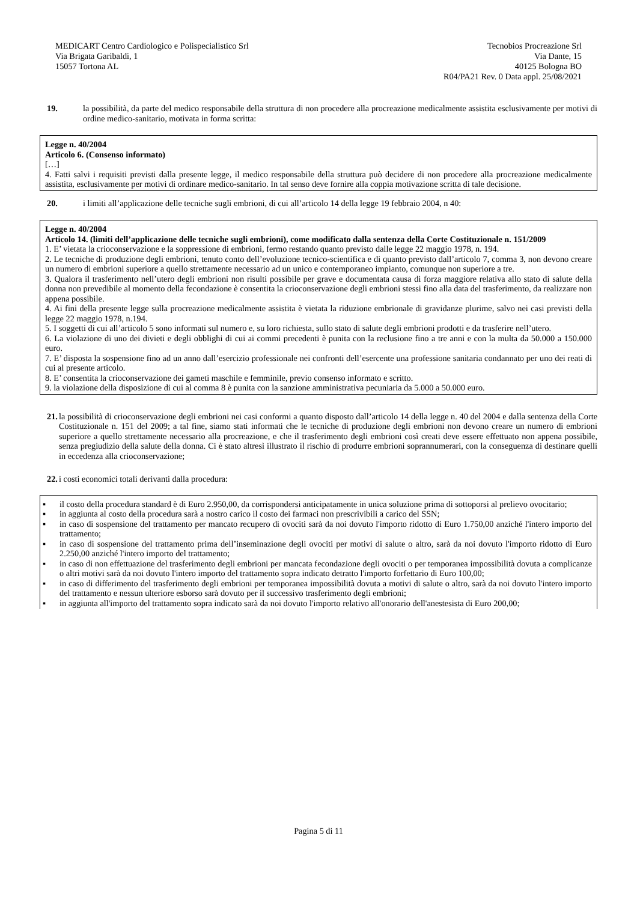MEDICART Centro Cardiologico e Polispecialistico Srl
Via Brigata Garibaldi, 1
15057 Tortona AL
Tecnobios Procreazione Srl
Via Dante, 15
40125 Bologna BO
R04/PA21 Rev. 0 Data appl. 25/08/2021
19. la possibilità, da parte del medico responsabile della struttura di non procedere alla procreazione medicalmente assistita esclusivamente per motivi di ordine medico-sanitario, motivata in forma scritta:
Legge n. 40/2004
Articolo 6. (Consenso informato)
[…]
4. Fatti salvi i requisiti previsti dalla presente legge, il medico responsabile della struttura può decidere di non procedere alla procreazione medicalmente assistita, esclusivamente per motivi di ordinare medico-sanitario. In tal senso deve fornire alla coppia motivazione scritta di tale decisione.
20. i limiti all’applicazione delle tecniche sugli embrioni, di cui all’articolo 14 della legge 19 febbraio 2004, n 40:
Legge n. 40/2004
Articolo 14. (limiti dell’applicazione delle tecniche sugli embrioni), come modificato dalla sentenza della Corte Costituzionale n. 151/2009
1. E’ vietata la crioconservazione e la soppressione di embrioni, fermo restando quanto previsto dalle legge 22 maggio 1978, n. 194.
2. Le tecniche di produzione degli embrioni, tenuto conto dell’evoluzione tecnico-scientifica e di quanto previsto dall’articolo 7, comma 3, non devono creare un numero di embrioni superiore a quello strettamente necessario ad un unico e contemporaneo impianto, comunque non superiore a tre.
3. Qualora il trasferimento nell’utero degli embrioni non risulti possibile per grave e documentata causa di forza maggiore relativa allo stato di salute della donna non prevedibile al momento della fecondazione è consentita la crioconservazione degli embrioni stessi fino alla data del trasferimento, da realizzare non appena possibile.
4. Ai fini della presente legge sulla procreazione medicalmente assistita è vietata la riduzione embrionale di gravidanze plurime, salvo nei casi previsti della legge 22 maggio 1978, n.194.
5. I soggetti di cui all’articolo 5 sono informati sul numero e, su loro richiesta, sullo stato di salute degli embrioni prodotti e da trasferire nell’utero.
6. La violazione di uno dei divieti e degli obblighi di cui ai commi precedenti è punita con la reclusione fino a tre anni e con la multa da 50.000 a 150.000 euro.
7. E’ disposta la sospensione fino ad un anno dall’esercizio professionale nei confronti dell’esercente una professione sanitaria condannato per uno dei reati di cui al presente articolo.
8. E’ consentita la crioconservazione dei gameti maschile e femminile, previo consenso informato e scritto.
9. la violazione della disposizione di cui al comma 8 è punita con la sanzione amministrativa pecuniaria da 5.000 a 50.000 euro.
21. la possibilità di crioconservazione degli embrioni nei casi conformi a quanto disposto dall’articolo 14 della legge n. 40 del 2004 e dalla sentenza della Corte Costituzionale n. 151 del 2009; a tal fine, siamo stati informati che le tecniche di produzione degli embrioni non devono creare un numero di embrioni superiore a quello strettamente necessario alla procreazione, e che il trasferimento degli embrioni così creati deve essere effettuato non appena possibile, senza pregiudizio della salute della donna. Ci è stato altresì illustrato il rischio di produrre embrioni soprannumerari, con la conseguenza di destinare quelli in eccedenza alla crioconservazione;
22. i costi economici totali derivanti dalla procedura:
▪ il costo della procedura standard è di Euro 2.950,00, da corrispondersi anticipatamente in unica soluzione prima di sottoporsi al prelievo ovocitario;
▪ in aggiunta al costo della procedura sarà a nostro carico il costo dei farmaci non prescrivibili a carico del SSN;
▪ in caso di sospensione del trattamento per mancato recupero di ovociti sarà da noi dovuto l'importo ridotto di Euro 1.750,00 anziché l'intero importo del trattamento;
▪ in caso di sospensione del trattamento prima dell’inseminazione degli ovociti per motivi di salute o altro, sarà da noi dovuto l'importo ridotto di Euro 2.250,00 anziché l'intero importo del trattamento;
▪ in caso di non effettuazione del trasferimento degli embrioni per mancata fecondazione degli ovociti o per temporanea impossibilità dovuta a complicanze o altri motivi sarà da noi dovuto l'intero importo del trattamento sopra indicato detratto l'importo forfettario di Euro 100,00;
▪ in caso di differimento del trasferimento degli embrioni per temporanea impossibilità dovuta a motivi di salute o altro, sarà da noi dovuto l'intero importo del trattamento e nessun ulteriore esborso sarà dovuto per il successivo trasferimento degli embrioni;
▪ in aggiunta all'importo del trattamento sopra indicato sarà da noi dovuto l'importo relativo all'onorario dell'anestesista di Euro 200,00;
Pagina 5 di 11